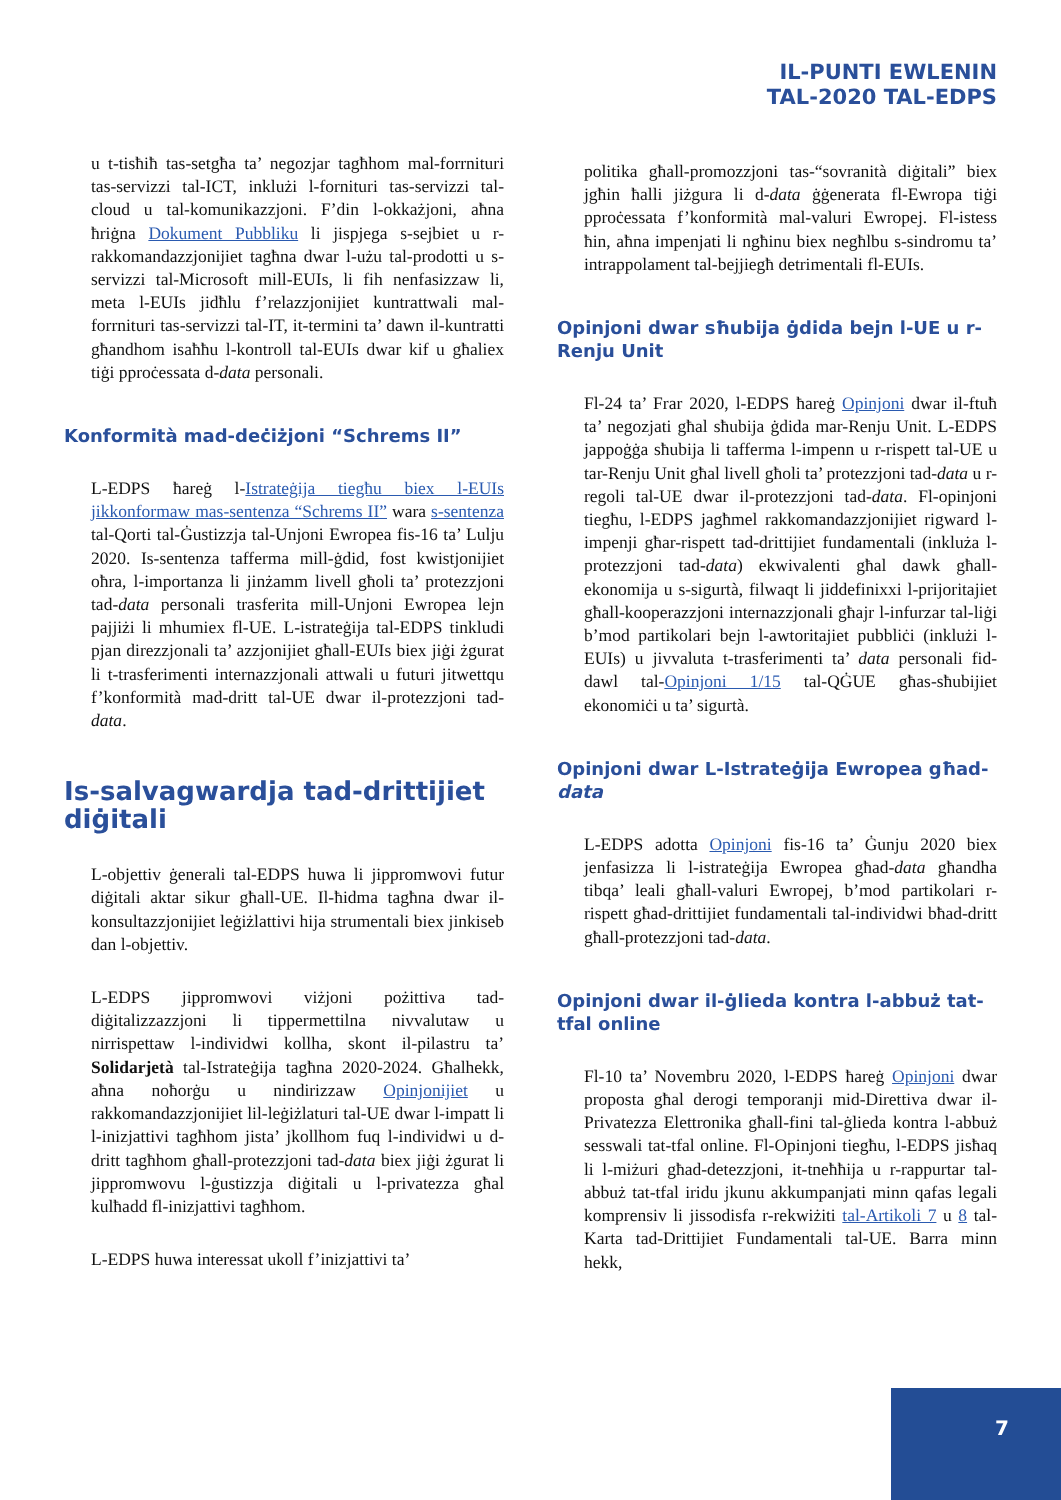IL-PUNTI EWLENIN
TAL-2020 TAL-EDPS
u t-tisħiħ tas-setgħa ta’ negozjar tagħhom mal-forrnituri tas-servizzi tal-ICT, inklużi l-fornituri tas-servizzi tal-cloud u tal-komunikazzjoni. F’din l-okkażjoni, aħna ħriġna Dokument Pubbliku li jispjega s-sejbiet u r-rakkomandazzjonijiet tagħna dwar l-użu tal-prodotti u s-servizzi tal-Microsoft mill-EUIs, li fih nenfasizzaw li, meta l-EUIs jidħlu f’relazzjonijiet kuntrattwali mal-forrnituri tas-servizzi tal-IT, it-termini ta’ dawn il-kuntratti għandhom isaħħu l-kontroll tal-EUIs dwar kif u għaliex tiġi pproċessata d-data personali.
Konformità mad-deċiżjoni “Schrems II”
L-EDPS ħareġ l-Istrateġija tiegħu biex l-EUIs jikkonformaw mas-sentenza “Schrems II” wara s-sentenza tal-Qorti tal-Ġustizzja tal-Unjoni Ewropea fis-16 ta’ Lulju 2020. Is-sentenza tafferma mill-ġdid, fost kwistjonijiet oħra, l-importanza li jinżamm livell għoli ta’ protezzjoni tad-data personali trasferita mill-Unjoni Ewropea lejn pajjiżi li mhumiex fl-UE. L-istrateġija tal-EDPS tinkludi pjan direzzjonali ta’ azzjonijiet għall-EUIs biex jiġi żgurat li t-trasferimenti internazzjonali attwali u futuri jitwettqu f’konformità mad-dritt tal-UE dwar il-protezzjoni tad-data.
Is-salvagwardja tad-drittijiet diġitali
L-objettiv ġenerali tal-EDPS huwa li jippromwovi futur diġitali aktar sikur għall-UE. Il-ħidma tagħna dwar il-konsultazzjonijiet leġiżlattivi hija strumentali biex jinkiseb dan l-objettiv.
L-EDPS jippromwovi viżjoni pożittiva tad-diġitalizzazzjoni li tippermettilna nivvalutaw u nirrispettaw l-individwi kollha, skont il-pilastru ta’ Solidarjetà tal-Istrateġija tagħna 2020-2024. Għalhekk, aħna noħorġu u nindirizzaw Opinjonijiet u rakkomandazzjonijiet lil-leġiżlaturi tal-UE dwar l-impatt li l-inizjattivi tagħhom jista’ jkollhom fuq l-individwi u d-dritt tagħhom għall-protezzjoni tad-data biex jiġi żgurat li jippromwovu l-ġustizzja diġitali u l-privatezza għal kulħadd fl-inizjattivi tagħhom.
L-EDPS huwa interessat ukoll f’inizjattivi ta’
politika għall-promozzjoni tas-“sovranità diġitali” biex jgħin ħalli jiżgura li d-data ġġenerata fl-Ewropa tiġi pproċessata f’konformità mal-valuri Ewropej. Fl-istess ħin, aħna impenjati li ngħinu biex negħlbu s-sindromu ta’ intrappolament tal-bejjiegħ detrimentali fl-EUIs.
Opinjoni dwar sħubija ġdida bejn l-UE u r-Renju Unit
Fl-24 ta’ Frar 2020, l-EDPS ħareġ Opinjoni dwar il-ftuħ ta’ negozjati għal sħubija ġdida mar-Renju Unit. L-EDPS jappoġġa sħubija li tafferma l-impenn u r-rispett tal-UE u tar-Renju Unit għal livell għoli ta’ protezzjoni tad-data u r-regoli tal-UE dwar il-protezzjoni tad-data. Fl-opinjoni tiegħu, l-EDPS jagħmel rakkomandazzjonijiet rigward l-impenji għar-rispett tad-drittijiet fundamentali (inkluża l-protezzjoni tad-data) ekwivalenti għal dawk għall-ekonomija u s-sigurtà, filwaqt li jiddefinixxi l-prijoritajiet għall-kooperazzjoni internazzjonali għajr l-infurzar tal-liġi b’mod partikolari bejn l-awtoritajiet pubbliċi (inklużi l-EUIs) u jivvaluta t-trasferimenti ta’ data personali fid-dawl tal-Opinjoni 1/15 tal-QĠUE għas-sħubijiet ekonomiċi u ta’ sigurtà.
Opinjoni dwar L-Istrateġija Ewropea għad-data
L-EDPS adotta Opinjoni fis-16 ta’ Ġunju 2020 biex jenfasizza li l-istrateġija Ewropea għad-data għandha tibqa’ leali għall-valuri Ewropej, b’mod partikolari r-rispett għad-drittijiet fundamentali tal-individwi bħad-dritt għall-protezzjoni tad-data.
Opinjoni dwar il-ġlieda kontra l-abbuż tat-tfal online
Fl-10 ta’ Novembru 2020, l-EDPS ħareġ Opinjoni dwar proposta għal derogi temporanji mid-Direttiva dwar il-Privatezza Elettronika għall-fini tal-ġlieda kontra l-abbuż sesswali tat-tfal online. Fl-Opinjoni tiegħu, l-EDPS jisħaq li l-miżuri għad-detezzjoni, it-tneħħija u r-rappurtar tal-abbuż tat-tfal iridu jkunu akkumpanjati minn qafas legali komprensiv li jissodisfa r-rekwiżiti tal-Artikoli 7 u 8 tal-Karta tad-Drittijiet Fundamentali tal-UE. Barra minn hekk,
7